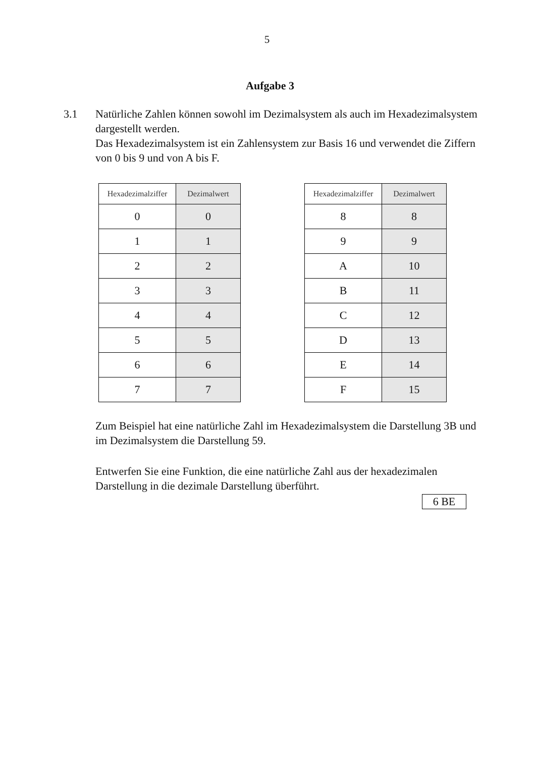5
Aufgabe 3
3.1 Natürliche Zahlen können sowohl im Dezimalsystem als auch im Hexadezimalsystem dargestellt werden.
Das Hexadezimalsystem ist ein Zahlensystem zur Basis 16 und verwendet die Ziffern von 0 bis 9 und von A bis F.
| Hexadezimalziffer | Dezimalwert |
| --- | --- |
| 0 | 0 |
| 1 | 1 |
| 2 | 2 |
| 3 | 3 |
| 4 | 4 |
| 5 | 5 |
| 6 | 6 |
| 7 | 7 |
| Hexadezimalziffer | Dezimalwert |
| --- | --- |
| 8 | 8 |
| 9 | 9 |
| A | 10 |
| B | 11 |
| C | 12 |
| D | 13 |
| E | 14 |
| F | 15 |
Zum Beispiel hat eine natürliche Zahl im Hexadezimalsystem die Darstellung 3B und im Dezimalsystem die Darstellung 59.
Entwerfen Sie eine Funktion, die eine natürliche Zahl aus der hexadezimalen Darstellung in die dezimale Darstellung überführt.
6 BE